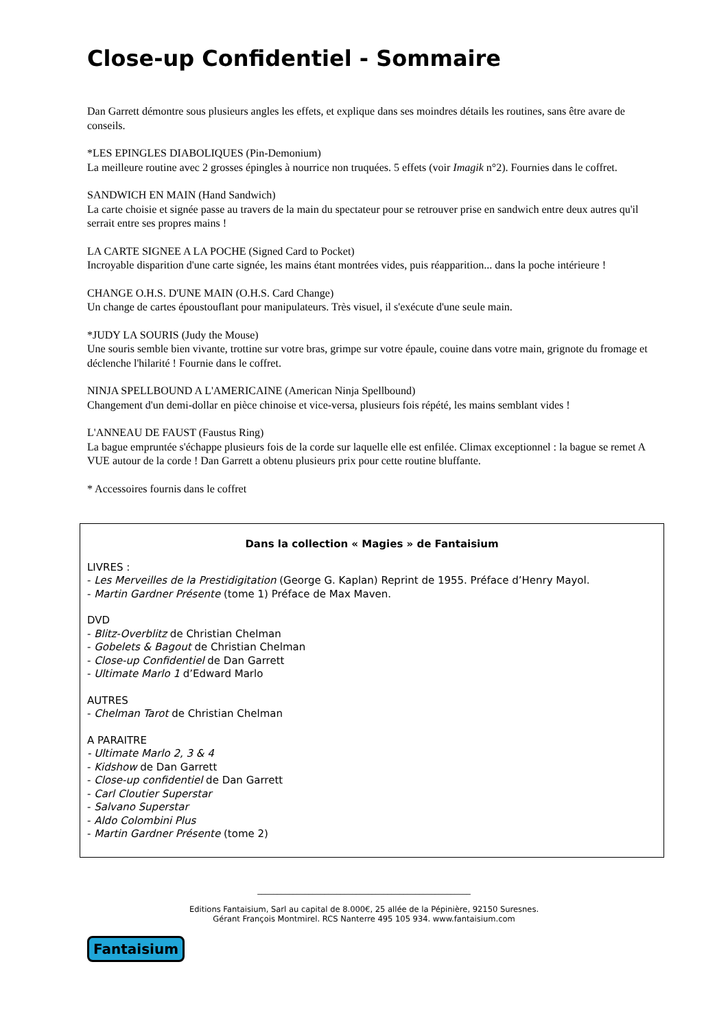Close-up Confidentiel - Sommaire
Dan Garrett démontre sous plusieurs angles les effets, et explique dans ses moindres détails les routines, sans être avare de conseils.
*LES EPINGLES DIABOLIQUES (Pin-Demonium)
La meilleure routine avec 2 grosses épingles à nourrice non truquées. 5 effets (voir Imagik n°2). Fournies dans le coffret.
SANDWICH EN MAIN (Hand Sandwich)
La carte choisie et signée passe au travers de la main du spectateur pour se retrouver prise en sandwich entre deux autres qu'il serrait entre ses propres mains !
LA CARTE SIGNEE A LA POCHE (Signed Card to Pocket)
Incroyable disparition d'une carte signée, les mains étant montrées vides, puis réapparition... dans la poche intérieure !
CHANGE O.H.S. D'UNE MAIN (O.H.S. Card Change)
Un change de cartes époustouflant pour manipulateurs. Très visuel, il s'exécute d'une seule main.
*JUDY LA SOURIS (Judy the Mouse)
Une souris semble bien vivante, trottine sur votre bras, grimpe sur votre épaule, couine dans votre main, grignote du fromage et déclenche l'hilarité ! Fournie dans le coffret.
NINJA SPELLBOUND A L'AMERICAINE (American Ninja Spellbound)
Changement d'un demi-dollar en pièce chinoise et vice-versa, plusieurs fois répété, les mains semblant vides !
L'ANNEAU DE FAUST (Faustus Ring)
La bague empruntée s'échappe plusieurs fois de la corde sur laquelle elle est enfilée. Climax exceptionnel : la bague se remet A VUE autour de la corde ! Dan Garrett a obtenu plusieurs prix pour cette routine bluffante.
* Accessoires fournis dans le coffret
Dans la collection « Magies » de Fantaisium
LIVRES :
- Les Merveilles de la Prestidigitation (George G. Kaplan) Reprint de 1955. Préface d’Henry Mayol.
- Martin Gardner Présente (tome 1) Préface de Max Maven.
DVD
- Blitz-Overblitz de Christian Chelman
- Gobelets & Bagout de Christian Chelman
- Close-up Confidentiel de Dan Garrett
- Ultimate Marlo 1 d’Edward Marlo
AUTRES
- Chelman Tarot de Christian Chelman
A PARAITRE
- Ultimate Marlo 2, 3 & 4
- Kidshow de Dan Garrett
- Close-up confidentiel de Dan Garrett
- Carl Cloutier Superstar
- Salvano Superstar
- Aldo Colombini Plus
- Martin Gardner Présente (tome 2)
______________________________________________________
Editions Fantaisium, Sarl au capital de 8.000€, 25 allée de la Pépinière, 92150 Suresnes.
Gérant François Montmirel. RCS Nanterre 495 105 934. www.fantaisium.com
Fantaisium